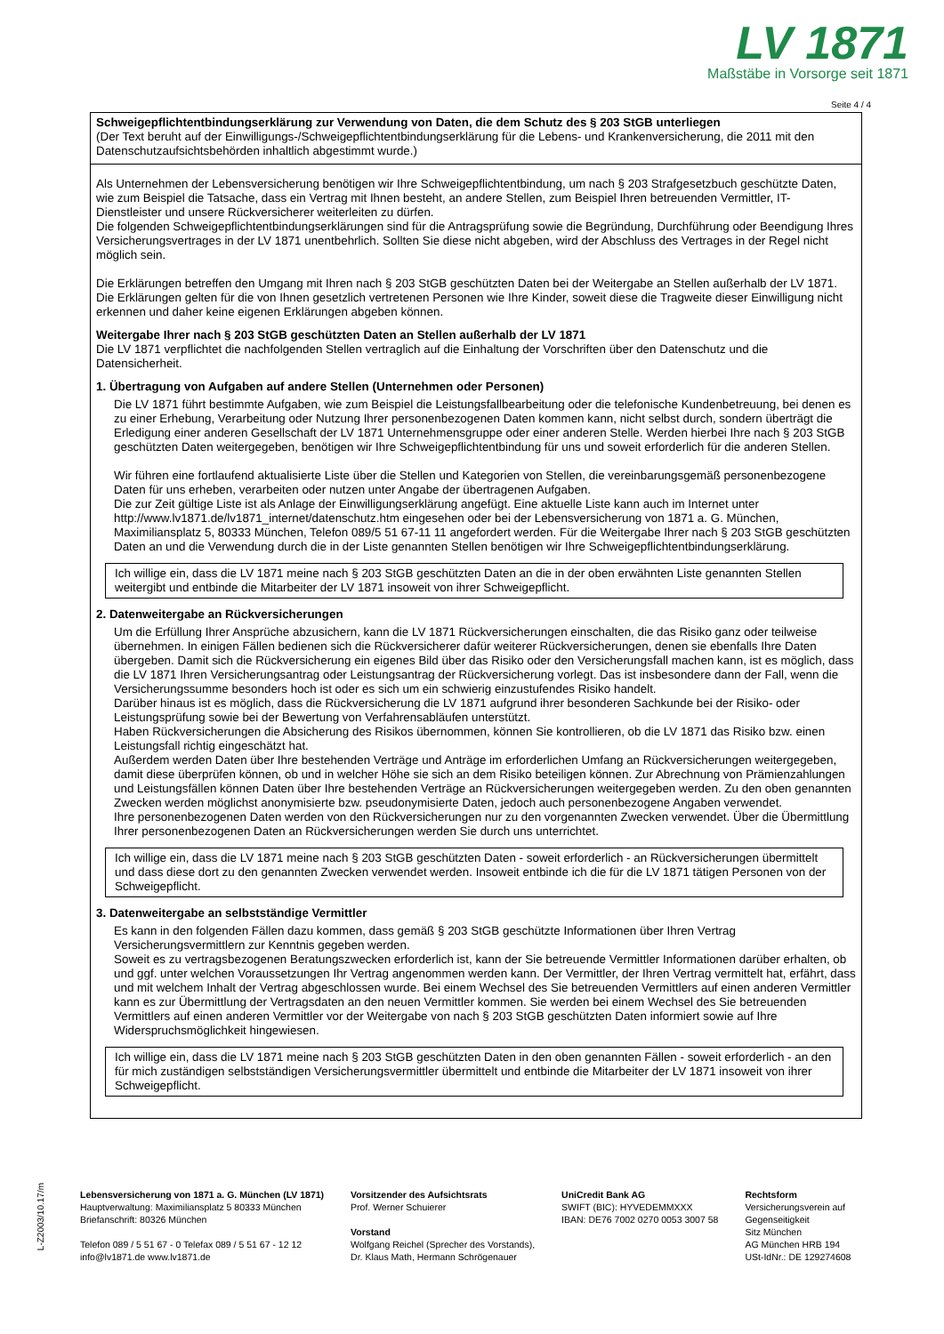LV 1871
Maßstäbe in Vorsorge seit 1871
Seite 4 / 4
Schweigepflichtentbindungserklärung zur Verwendung von Daten, die dem Schutz des § 203 StGB unterliegen
(Der Text beruht auf der Einwilligungs-/Schweigepflichtentbindungserklärung für die Lebens- und Krankenversicherung, die 2011 mit den Datenschutzaufsichtsbehörden inhaltlich abgestimmt wurde.)
Als Unternehmen der Lebensversicherung benötigen wir Ihre Schweigepflichtentbindung, um nach § 203 Strafgesetzbuch geschützte Daten, wie zum Beispiel die Tatsache, dass ein Vertrag mit Ihnen besteht, an andere Stellen, zum Beispiel Ihren betreuenden Vermittler, IT-Dienstleister und unsere Rückversicherer weiterleiten zu dürfen.
Die folgenden Schweigepflichtentbindungserklärungen sind für die Antragsprüfung sowie die Begründung, Durchführung oder Beendigung Ihres Versicherungsvertrages in der LV 1871 unentbehrlich. Sollten Sie diese nicht abgeben, wird der Abschluss des Vertrages in der Regel nicht möglich sein.
Die Erklärungen betreffen den Umgang mit Ihren nach § 203 StGB geschützten Daten bei der Weitergabe an Stellen außerhalb der LV 1871. Die Erklärungen gelten für die von Ihnen gesetzlich vertretenen Personen wie Ihre Kinder, soweit diese die Tragweite dieser Einwilligung nicht erkennen und daher keine eigenen Erklärungen abgeben können.
Weitergabe Ihrer nach § 203 StGB geschützten Daten an Stellen außerhalb der LV 1871
Die LV 1871 verpflichtet die nachfolgenden Stellen vertraglich auf die Einhaltung der Vorschriften über den Datenschutz und die Datensicherheit.
1. Übertragung von Aufgaben auf andere Stellen (Unternehmen oder Personen)
Die LV 1871 führt bestimmte Aufgaben, wie zum Beispiel die Leistungsfallbearbeitung oder die telefonische Kundenbetreuung, bei denen es zu einer Erhebung, Verarbeitung oder Nutzung Ihrer personenbezogenen Daten kommen kann, nicht selbst durch, sondern überträgt die Erledigung einer anderen Gesellschaft der LV 1871 Unternehmensgruppe oder einer anderen Stelle. Werden hierbei Ihre nach § 203 StGB geschützten Daten weitergegeben, benötigen wir Ihre Schweigepflichtentbindung für uns und soweit erforderlich für die anderen Stellen.
Wir führen eine fortlaufend aktualisierte Liste über die Stellen und Kategorien von Stellen, die vereinbarungsgemäß personenbezogene Daten für uns erheben, verarbeiten oder nutzen unter Angabe der übertragenen Aufgaben.
Die zur Zeit gültige Liste ist als Anlage der Einwilligungserklärung angefügt. Eine aktuelle Liste kann auch im Internet unter http://www.lv1871.de/lv1871_internet/datenschutz.htm eingesehen oder bei der Lebensversicherung von 1871 a. G. München, Maximiliansplatz 5, 80333 München, Telefon 089/5 51 67-11 11 angefordert werden. Für die Weitergabe Ihrer nach § 203 StGB geschützten Daten an und die Verwendung durch die in der Liste genannten Stellen benötigen wir Ihre Schweigepflichtentbindungserklärung.
Ich willige ein, dass die LV 1871 meine nach § 203 StGB geschützten Daten an die in der oben erwähnten Liste genannten Stellen weitergibt und entbinde die Mitarbeiter der LV 1871 insoweit von ihrer Schweigepflicht.
2. Datenweitergabe an Rückversicherungen
Um die Erfüllung Ihrer Ansprüche abzusichern, kann die LV 1871 Rückversicherungen einschalten, die das Risiko ganz oder teilweise übernehmen. In einigen Fällen bedienen sich die Rückversicherer dafür weiterer Rückversicherungen, denen sie ebenfalls Ihre Daten übergeben. Damit sich die Rückversicherung ein eigenes Bild über das Risiko oder den Versicherungsfall machen kann, ist es möglich, dass die LV 1871 Ihren Versicherungsantrag oder Leistungsantrag der Rückversicherung vorlegt. Das ist insbesondere dann der Fall, wenn die Versicherungssumme besonders hoch ist oder es sich um ein schwierig einzustufendes Risiko handelt.
Darüber hinaus ist es möglich, dass die Rückversicherung die LV 1871 aufgrund ihrer besonderen Sachkunde bei der Risiko- oder Leistungsprüfung sowie bei der Bewertung von Verfahrensabläufen unterstützt.
Haben Rückversicherungen die Absicherung des Risikos übernommen, können Sie kontrollieren, ob die LV 1871 das Risiko bzw. einen Leistungsfall richtig eingeschätzt hat.
Außerdem werden Daten über Ihre bestehenden Verträge und Anträge im erforderlichen Umfang an Rückversicherungen weitergegeben, damit diese überprüfen können, ob und in welcher Höhe sie sich an dem Risiko beteiligen können. Zur Abrechnung von Prämienzahlungen und Leistungsfällen können Daten über Ihre bestehenden Verträge an Rückversicherungen weitergegeben werden. Zu den oben genannten Zwecken werden möglichst anonymisierte bzw. pseudonymisierte Daten, jedoch auch personenbezogene Angaben verwendet.
Ihre personenbezogenen Daten werden von den Rückversicherungen nur zu den vorgenannten Zwecken verwendet. Über die Übermittlung Ihrer personenbezogenen Daten an Rückversicherungen werden Sie durch uns unterrichtet.
Ich willige ein, dass die LV 1871 meine nach § 203 StGB geschützten Daten - soweit erforderlich - an Rückversicherungen übermittelt und dass diese dort zu den genannten Zwecken verwendet werden. Insoweit entbinde ich die für die LV 1871 tätigen Personen von der Schweigepflicht.
3. Datenweitergabe an selbstständige Vermittler
Es kann in den folgenden Fällen dazu kommen, dass gemäß § 203 StGB geschützte Informationen über Ihren Vertrag Versicherungsvermittlern zur Kenntnis gegeben werden.
Soweit es zu vertragsbezogenen Beratungszwecken erforderlich ist, kann der Sie betreuende Vermittler Informationen darüber erhalten, ob und ggf. unter welchen Voraussetzungen Ihr Vertrag angenommen werden kann. Der Vermittler, der Ihren Vertrag vermittelt hat, erfährt, dass und mit welchem Inhalt der Vertrag abgeschlossen wurde. Bei einem Wechsel des Sie betreuenden Vermittlers auf einen anderen Vermittler kann es zur Übermittlung der Vertragsdaten an den neuen Vermittler kommen. Sie werden bei einem Wechsel des Sie betreuenden Vermittlers auf einen anderen Vermittler vor der Weitergabe von nach § 203 StGB geschützten Daten informiert sowie auf Ihre Widerspruchsmöglichkeit hingewiesen.
Ich willige ein, dass die LV 1871 meine nach § 203 StGB geschützten Daten in den oben genannten Fällen - soweit erforderlich - an den für mich zuständigen selbstständigen Versicherungsvermittler übermittelt und entbinde die Mitarbeiter der LV 1871 insoweit von ihrer Schweigepflicht.
L-Z2003/10.17/m
Lebensversicherung von 1871 a. G. München (LV 1871)
Hauptverwaltung: Maximiliansplatz 5 80333 München
Briefanschrift: 80326 München
Telefon 089 / 5 51 67 - 0 Telefax 089 / 5 51 67 - 12 12
info@lv1871.de www.lv1871.de
Vorsitzender des Aufsichtsrats
Prof. Werner Schuierer
Vorstand
Wolfgang Reichel (Sprecher des Vorstands),
Dr. Klaus Math, Hermann Schrögenauer
UniCredit Bank AG
SWIFT (BIC): HYVEDEMMXXX
IBAN: DE76 7002 0270 0053 3007 58
Rechtsform
Versicherungsverein auf
Gegenseitigkeit
Sitz München
AG München HRB 194
USt-IdNr.: DE 129274608